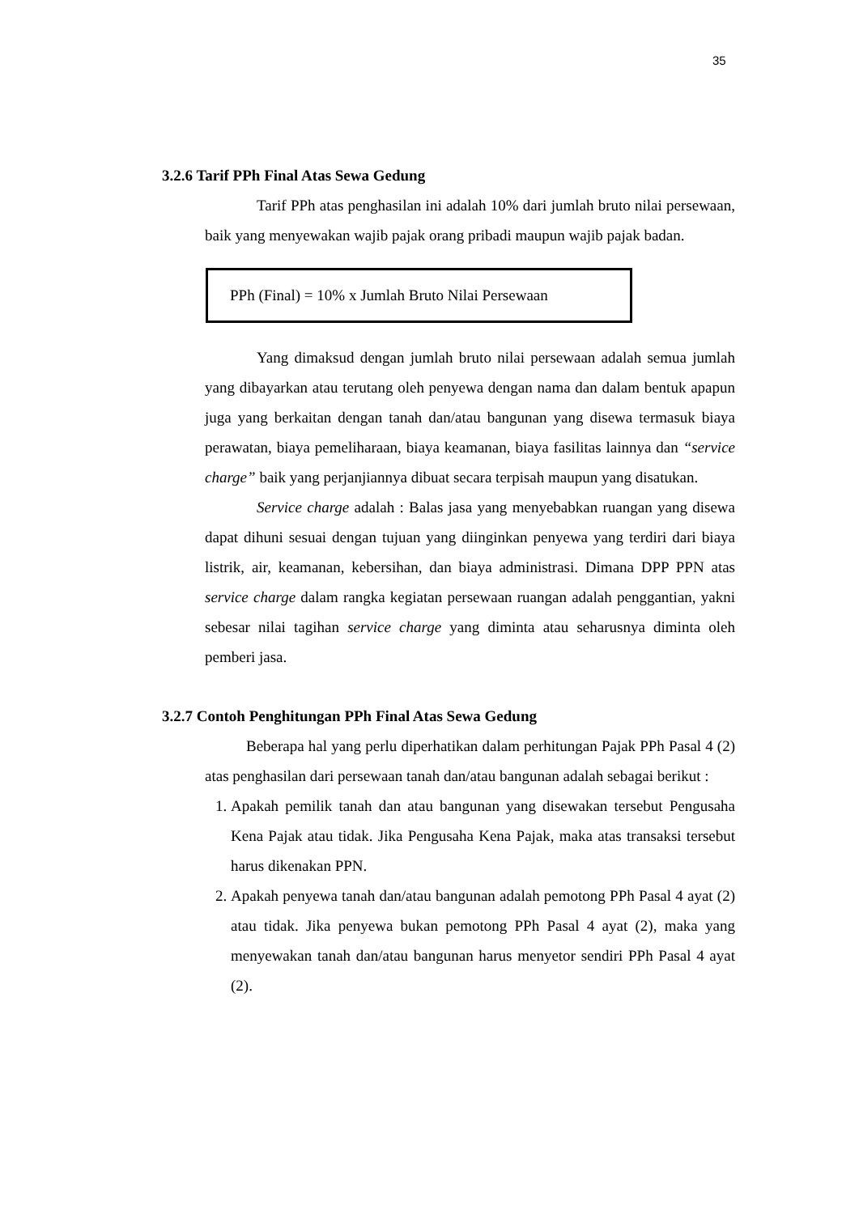35
3.2.6 Tarif PPh Final Atas Sewa Gedung
Tarif PPh atas penghasilan ini adalah 10% dari jumlah bruto nilai persewaan, baik yang menyewakan wajib pajak orang pribadi maupun wajib pajak badan.
PPh (Final) = 10% x Jumlah Bruto Nilai Persewaan
Yang dimaksud dengan jumlah bruto nilai persewaan adalah semua jumlah yang dibayarkan atau terutang oleh penyewa dengan nama dan dalam bentuk apapun juga yang berkaitan dengan tanah dan/atau bangunan yang disewa termasuk biaya perawatan, biaya pemeliharaan, biaya keamanan, biaya fasilitas lainnya dan “service charge” baik yang perjanjiannya dibuat secara terpisah maupun yang disatukan.
Service charge adalah : Balas jasa yang menyebabkan ruangan yang disewa dapat dihuni sesuai dengan tujuan yang diinginkan penyewa yang terdiri dari biaya listrik, air, keamanan, kebersihan, dan biaya administrasi. Dimana DPP PPN atas service charge dalam rangka kegiatan persewaan ruangan adalah penggantian, yakni sebesar nilai tagihan service charge yang diminta atau seharusnya diminta oleh pemberi jasa.
3.2.7 Contoh Penghitungan PPh Final Atas Sewa Gedung
Beberapa hal yang perlu diperhatikan dalam perhitungan Pajak PPh Pasal 4 (2) atas penghasilan dari persewaan tanah dan/atau bangunan adalah sebagai berikut :
1. Apakah pemilik tanah dan atau bangunan yang disewakan tersebut Pengusaha Kena Pajak atau tidak. Jika Pengusaha Kena Pajak, maka atas transaksi tersebut harus dikenakan PPN.
2. Apakah penyewa tanah dan/atau bangunan adalah pemotong PPh Pasal 4 ayat (2) atau tidak. Jika penyewa bukan pemotong PPh Pasal 4 ayat (2), maka yang menyewakan tanah dan/atau bangunan harus menyetor sendiri PPh Pasal 4 ayat (2).